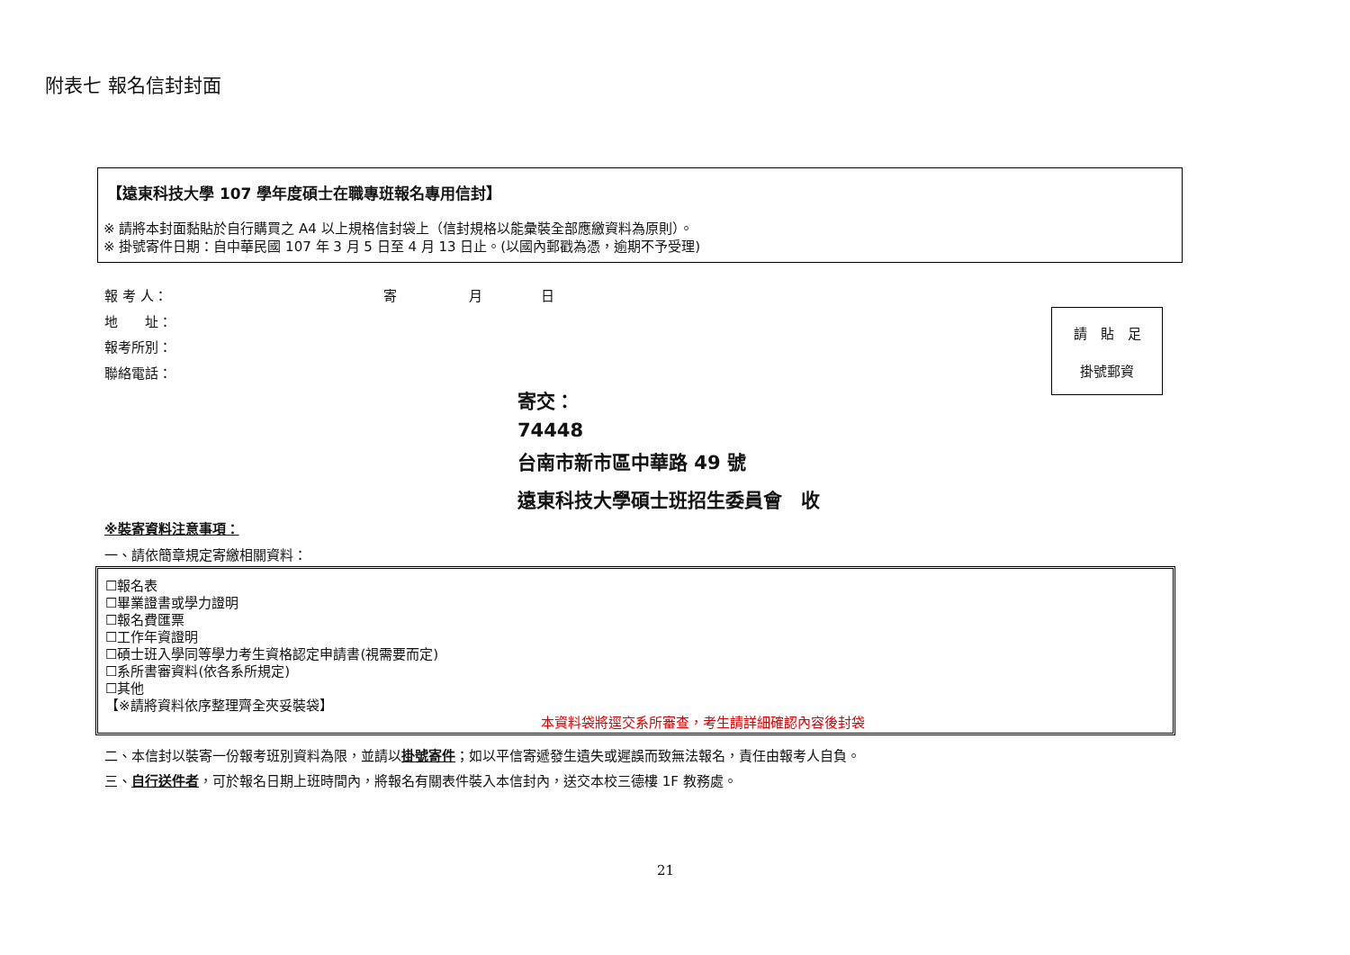附表七 報名信封封面
【遠東科技大學 107 學年度碩士在職專班報名專用信封】
※ 請將本封面黏貼於自行購買之 A4 以上規格信封袋上（信封規格以能彙裝全部應繳資料為原則）。
※ 掛號寄件日期：自中華民國 107 年 3 月 5 日至 4 月 13 日止。(以國內郵戳為憑，逾期不予受理)
報 考 人： 寄 月 日
地　　址：
報考所別：
聯絡電話：
請　貼　足
掛號郵資
寄交：
74448
台南市新市區中華路 49 號
遠東科技大學碩士班招生委員會　收
※裝寄資料注意事項：
一、請依簡章規定寄繳相關資料：
☐報名表
☐畢業證書或學力證明
☐報名費匯票
☐工作年資證明
☐碩士班入學同等學力考生資格認定申請書(視需要而定)
☐系所書審資料(依各系所規定)
☐其他
【※請將資料依序整理齊全夾妥裝袋】
本資料袋將逕交系所審查，考生請詳細確認內容後封袋
二、本信封以裝寄一份報考班別資料為限，並請以掛號寄件；如以平信寄遞發生遺失或遲誤而致無法報名，責任由報考人自負。
三、自行送件者，可於報名日期上班時間內，將報名有關表件裝入本信封內，送交本校三德樓 1F 教務處。
21